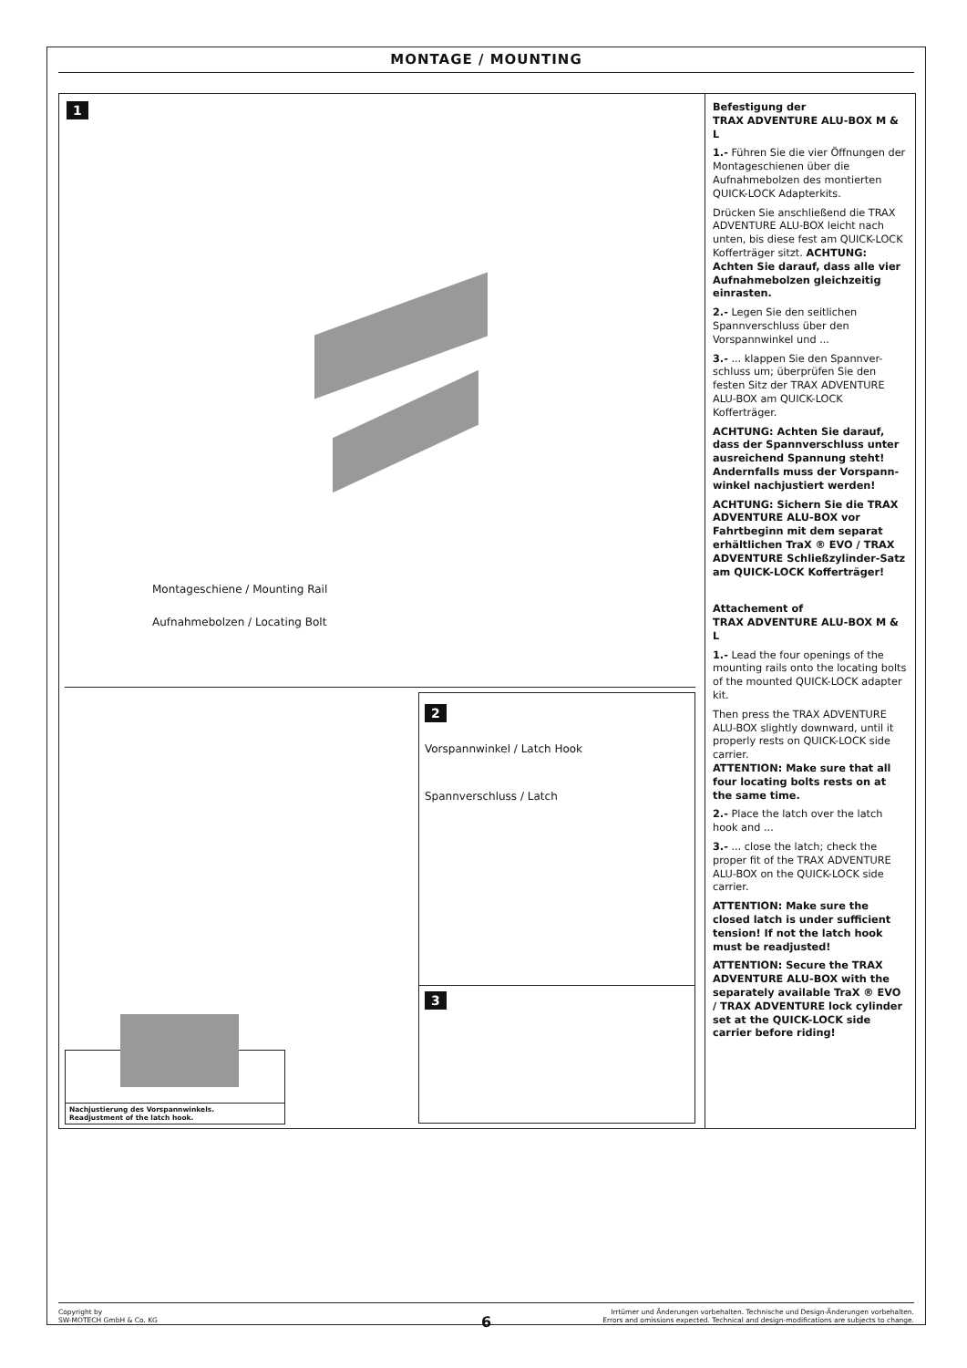MONTAGE / MOUNTING
1
Montageschiene / Mounting Rail
Aufnahmebolzen / Locating Bolt
2
Vorspannwinkel / Latch Hook
Spannverschluss / Latch
3
Nachjustierung des Vorspannwinkels.
Readjustment of the latch hook.
Befestigung der
TRAX ADVENTURE ALU-BOX M & L
1.- Führen Sie die vier Öffnungen der Montageschienen über die Aufnahmebolzen des montierten QUICK-LOCK Adapterkits.
Drücken Sie anschließend die TRAX ADVENTURE ALU-BOX leicht nach unten, bis diese fest am QUICK-LOCK Kofferträger sitzt. ACHTUNG: Achten Sie darauf, dass alle vier Aufnahmebolzen gleichzeitig einrasten.
2.- Legen Sie den seitlichen Spannverschluss über den Vorspannwinkel und ...
3.- ... klappen Sie den Spannver-schluss um; überprüfen Sie den festen Sitz der TRAX ADVENTURE ALU-BOX am QUICK-LOCK Kofferträger.
ACHTUNG: Achten Sie darauf, dass der Spannverschluss unter ausreichend Spannung steht! Andernfalls muss der Vorspann-winkel nachjustiert werden!
ACHTUNG: Sichern Sie die TRAX ADVENTURE ALU-BOX vor Fahrtbeginn mit dem separat erhältlichen TraX ® EVO / TRAX ADVENTURE Schließzylinder-Satz am QUICK-LOCK Kofferträger!
Attachement of
TRAX ADVENTURE ALU-BOX M & L
1.- Lead the four openings of the mounting rails onto the locating bolts of the mounted QUICK-LOCK adapter kit.
Then press the TRAX ADVENTURE ALU-BOX slightly downward, until it properly rests on QUICK-LOCK side carrier.
ATTENTION: Make sure that all four locating bolts rests on at the same time.
2.- Place the latch over the latch hook and ...
3.- ... close the latch; check the proper fit of the TRAX ADVENTURE ALU-BOX on the QUICK-LOCK side carrier.
ATTENTION: Make sure the closed latch is under sufficient tension! If not the latch hook must be readjusted!
ATTENTION: Secure the TRAX ADVENTURE ALU-BOX with the separately available TraX ® EVO / TRAX ADVENTURE lock cylinder set at the QUICK-LOCK side carrier before riding!
Copyright by
SW-MOTECH GmbH & Co. KG
Irrtümer und Änderungen vorbehalten. Technische und Design-Änderungen vorbehalten.
Errors and omissions expected. Technical and design-modifications are subjects to change.
6